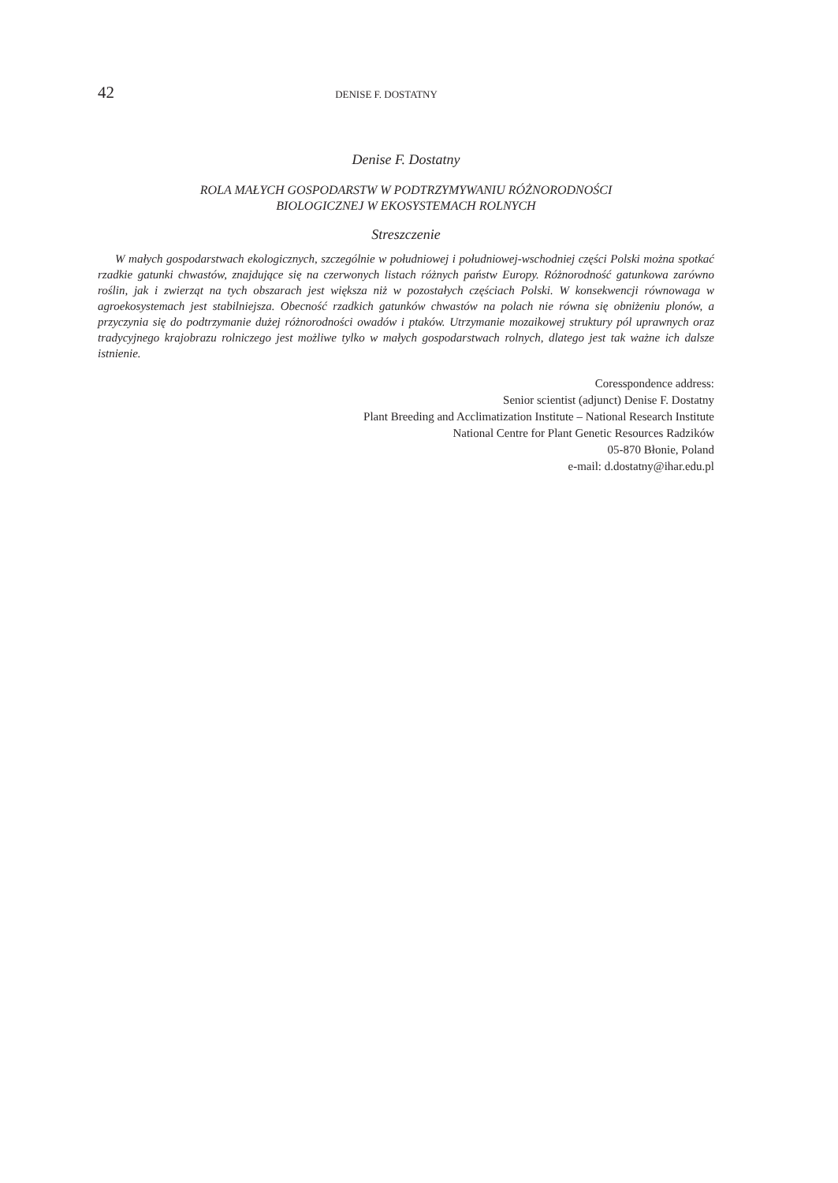42
DENISE F. DOSTATNY
Denise F. Dostatny
ROLA MAŁYCH GOSPODARSTW W PODTRZYMYWANIU RÓŻNORODNOŚCI
BIOLOGICZNEJ W EKOSYSTEMACH ROLNYCH
Streszczenie
W małych gospodarstwach ekologicznych, szczególnie w południowej i południowej-wschodniej części Polski można spotkać rzadkie gatunki chwastów, znajdujące się na czerwonych listach różnych państw Europy. Różnorodność gatunkowa zarówno roślin, jak i zwierząt na tych obszarach jest większa niż w pozostałych częściach Polski. W konsekwencji równowaga w agroekosystemach jest stabilniejsza. Obecność rzadkich gatunków chwastów na polach nie równa się obniżeniu plonów, a przyczynia się do podtrzymanie dużej różnorodności owadów i ptaków. Utrzymanie mozaikowej struktury pól uprawnych oraz tradycyjnego krajobrazu rolniczego jest możliwe tylko w małych gospodarstwach rolnych, dlatego jest tak ważne ich dalsze istnienie.
Coresspondence address:
Senior scientist (adjunct) Denise F. Dostatny
Plant Breeding and Acclimatization Institute – National Research Institute
National Centre for Plant Genetic Resources Radzików
05-870 Błonie, Poland
e-mail: d.dostatny@ihar.edu.pl